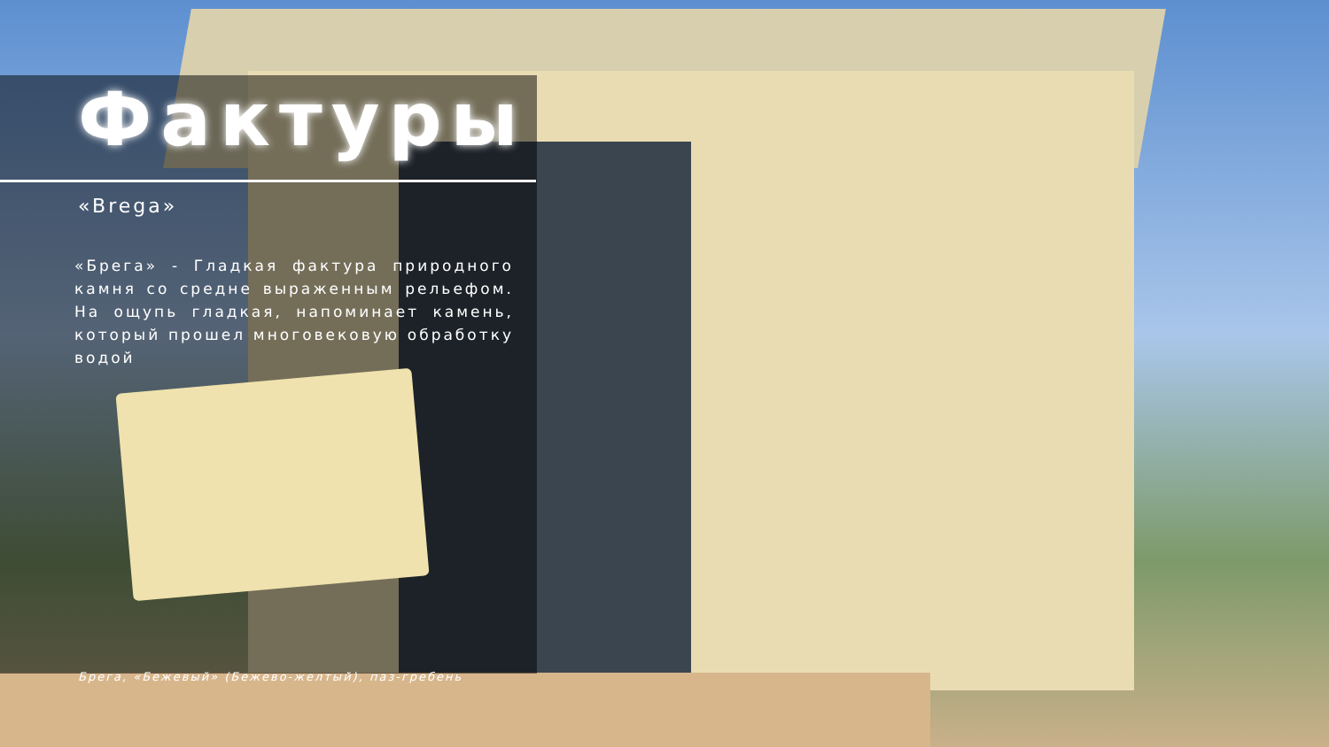Фактуры
«Brega»
«Брега» - Гладкая фактура природного камня со средне выраженным рельефом. На ощупь гладкая, напоминает камень, который прошел многовековую обработку водой
Брега, «Бежевый» (Бежево-желтый), паз-гребень